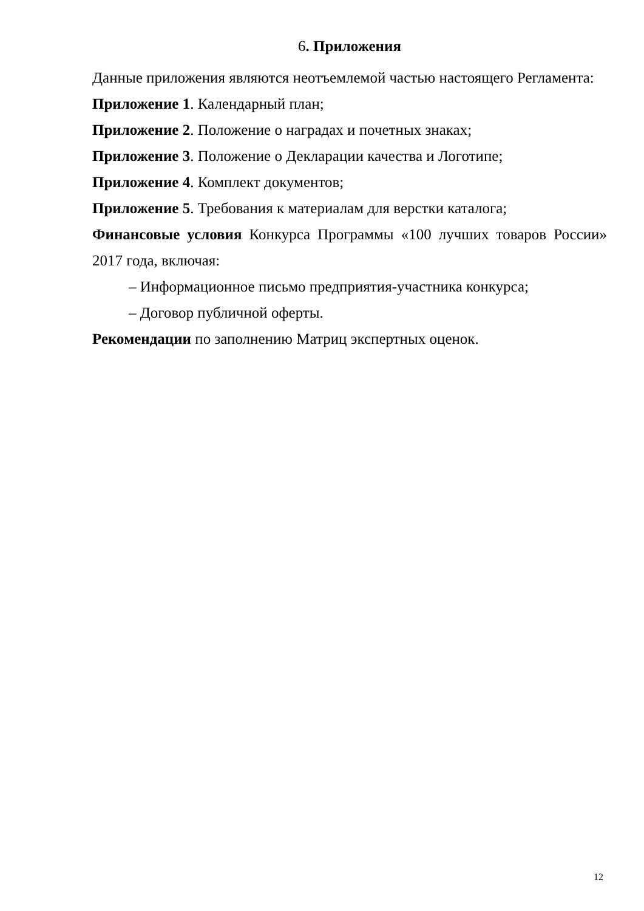6. Приложения
Данные приложения являются неотъемлемой частью настоящего Регламента:
Приложение 1. Календарный план;
Приложение 2. Положение о наградах и почетных знаках;
Приложение 3. Положение о Декларации качества и Логотипе;
Приложение 4. Комплект документов;
Приложение 5. Требования к материалам для верстки каталога;
Финансовые условия Конкурса Программы «100 лучших товаров России» 2017 года, включая:
– Информационное письмо предприятия-участника конкурса;
– Договор публичной оферты.
Рекомендации по заполнению Матриц экспертных оценок.
12